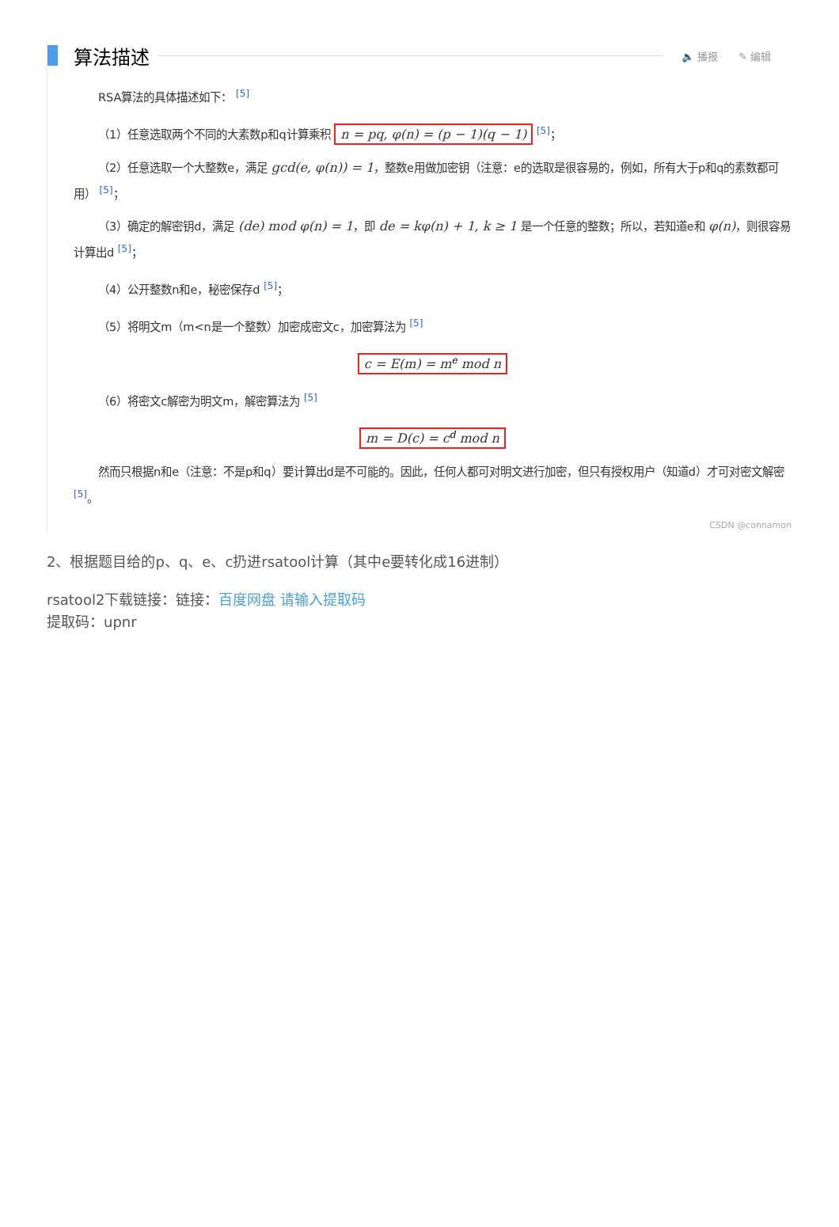算法描述
🔈 播报 ✎ 编辑
RSA算法的具体描述如下： <sup>[5]</sup>
（1）任意选取两个不同的大素数p和q计算乘积 n = pq, φ(n) = (p − 1)(q − 1) <sup>[5]</sup>；
（2）任意选取一个大整数e，满足 gcd(e, φ(n)) = 1，整数e用做加密钥（注意：e的选取是很容易的，例如，所有大于p和q的素数都可用） <sup>[5]</sup>；
（3）确定的解密钥d，满足 (de) mod φ(n) = 1，即 de = kφ(n) + 1, k ≥ 1 是一个任意的整数；所以，若知道e和 φ(n)，则很容易计算出d <sup>[5]</sup>；
（4）公开整数n和e，秘密保存d <sup>[5]</sup>；
（5）将明文m（m<n是一个整数）加密成密文c，加密算法为 <sup>[5]</sup>
c = E(m) = m<sup>e</sup> mod n
（6）将密文c解密为明文m，解密算法为 <sup>[5]</sup>
m = D(c) = c<sup>d</sup> mod n
然而只根据n和e（注意：不是p和q）要计算出d是不可能的。因此，任何人都可对明文进行加密，但只有授权用户（知道d）才可对密文解密 <sup>[5]</sup>。
CSDN @connamon
2、根据题目给的p、q、e、c扔进rsatool计算（其中e要转化成16进制）
rsatool2下载链接：链接：百度网盘 请输入提取码
提取码：upnr